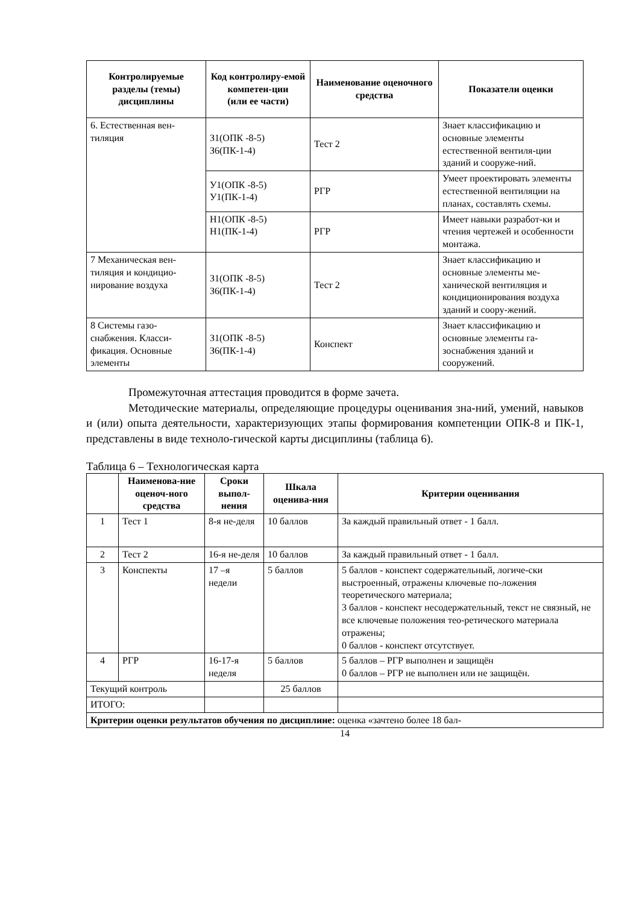| Контролируемые разделы (темы) дисциплины | Код контролиру-емой компетен-ции (или ее части) | Наименование оценочного средства | Показатели оценки |
| --- | --- | --- | --- |
| 6. Естественная вен-тиляция | З1(ОПК -8-5) З6(ПК-1-4) | Тест 2 | Знает классификацию и основные элементы естественной вентиля-ции зданий и сооруже-ний. |
| | У1(ОПК -8-5) У1(ПК-1-4) | РГР | Умеет проектировать элементы естественной вентиляции на планах, составлять схемы. |
| | Н1(ОПК -8-5) Н1(ПК-1-4) | РГР | Имеет навыки разработ-ки и чтения чертежей и особенности монтажа. |
| 7 Механическая вен-тиляция и кондицио-нирование воздуха | З1(ОПК -8-5) З6(ПК-1-4) | Тест 2 | Знает классификацию и основные элементы ме-ханической вентиляция и кондиционирования воздуха зданий и соору-жений. |
| 8 Системы газо-снабжения. Класси-фикация. Основные элементы | З1(ОПК -8-5) З6(ПК-1-4) | Конспект | Знает классификацию и основные элементы га-зоснабжения зданий и сооружений. |
Промежуточная аттестация проводится в форме зачета.
Методические материалы, определяющие процедуры оценивания зна-ний, умений, навыков и (или) опыта деятельности, характеризующих этапы формирования компетенции ОПК-8 и ПК-1, представлены в виде техноло-гической карты дисциплины (таблица 6).
Таблица 6 – Технологическая карта
| | Наименова-ние оценоч-ного средства | Сроки выпол-нения | Шкала оценива-ния | Критерии оценивания |
| --- | --- | --- | --- | --- |
| 1 | Тест 1 | 8-я не-деля | 10 баллов | За каждый правильный ответ - 1 балл. |
| 2 | Тест 2 | 16-я не-деля | 10 баллов | За каждый правильный ответ - 1 балл. |
| 3 | Конспекты | 17 –я недели | 5 баллов | 5 баллов - конспект содержательный, логиче-ски выстроенный, отражены ключевые по-ложения теоретического материала; 3 баллов - конспект несодержательный, текст не связный, не все ключевые положения тео-ретического материала отражены; 0 баллов - конспект отсутствует. |
| 4 | РГР | 16-17-я неделя | 5 баллов | 5 баллов – РГР выполнен и защищён 0 баллов – РГР не выполнен или не защищён. |
| Текущий контроль | | | 25 баллов | |
| ИТОГО: | | | | |
| Критерии оценки результатов обучения по дисциплине: оценка «зачтено более 18 бал- | | | | |
14